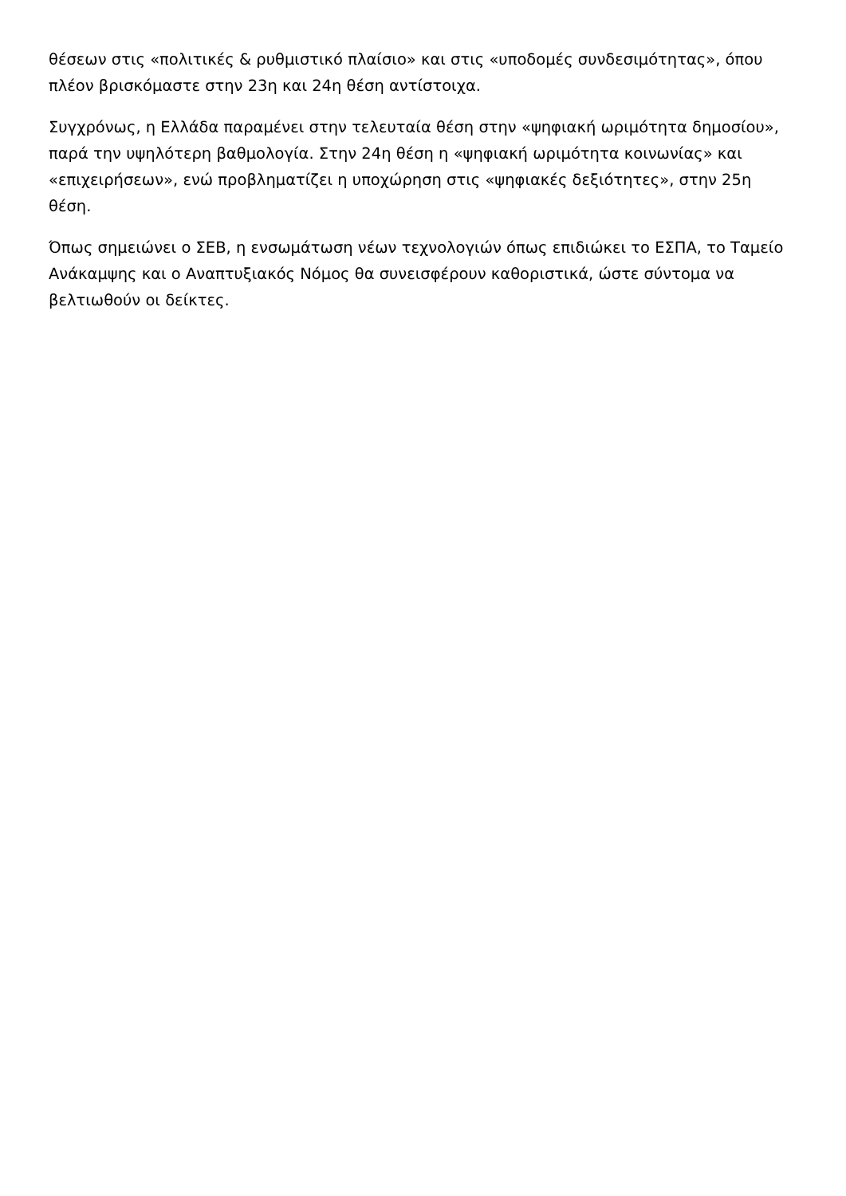θέσεων στις «πολιτικές & ρυθμιστικό πλαίσιο» και στις «υποδομές συνδεσιμότητας», όπου πλέον βρισκόμαστε στην 23η και 24η θέση αντίστοιχα.
Συγχρόνως, η Ελλάδα παραμένει στην τελευταία θέση στην «ψηφιακή ωριμότητα δημοσίου», παρά την υψηλότερη βαθμολογία. Στην 24η θέση η «ψηφιακή ωριμότητα κοινωνίας» και «επιχειρήσεων», ενώ προβληματίζει η υποχώρηση στις «ψηφιακές δεξιότητες», στην 25η θέση.
Όπως σημειώνει ο ΣΕΒ, η ενσωμάτωση νέων τεχνολογιών όπως επιδιώκει το ΕΣΠΑ, το Ταμείο Ανάκαμψης και ο Αναπτυξιακός Νόμος θα συνεισφέρουν καθοριστικά, ώστε σύντομα να βελτιωθούν οι δείκτες.